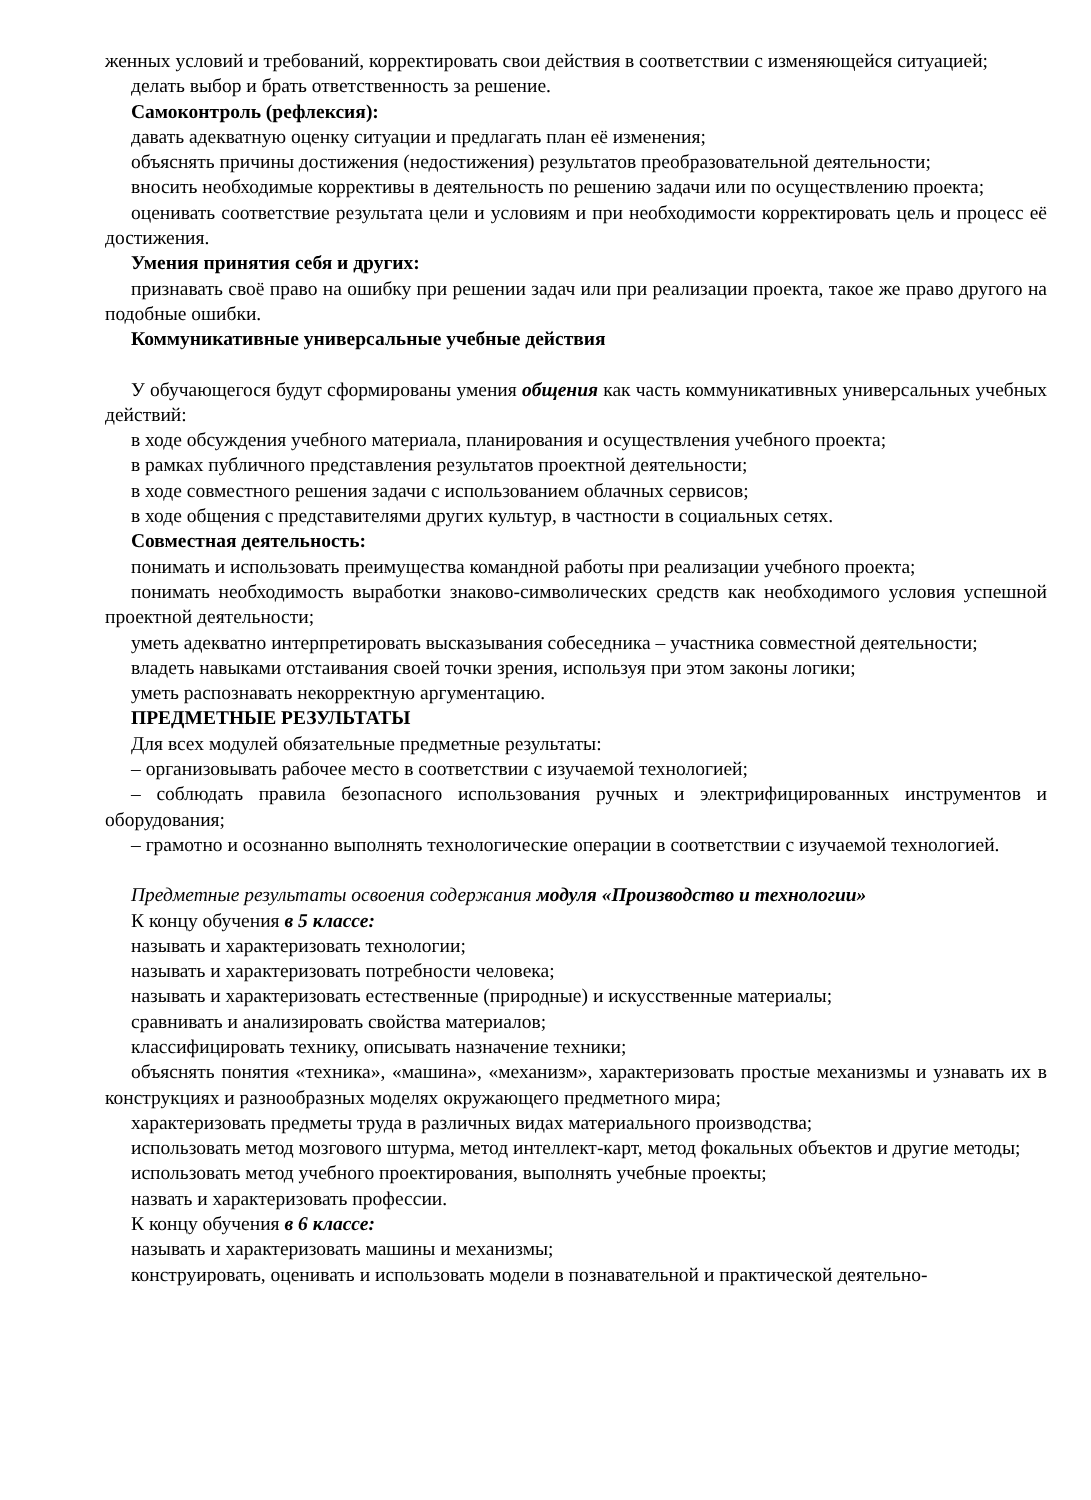женных условий и требований, корректировать свои действия в соответствии с изменяющейся ситуацией;
делать выбор и брать ответственность за решение.
Самоконтроль (рефлексия):
давать адекватную оценку ситуации и предлагать план её изменения;
объяснять причины достижения (недостижения) результатов преобразовательной деятельности;
вносить необходимые коррективы в деятельность по решению задачи или по осуществлению проекта;
оценивать соответствие результата цели и условиям и при необходимости корректировать цель и процесс её достижения.
Умения принятия себя и других:
признавать своё право на ошибку при решении задач или при реализации проекта, такое же право другого на подобные ошибки.
Коммуникативные универсальные учебные действия
У обучающегося будут сформированы умения общения как часть коммуникативных универсальных учебных действий:
в ходе обсуждения учебного материала, планирования и осуществления учебного проекта;
в рамках публичного представления результатов проектной деятельности;
в ходе совместного решения задачи с использованием облачных сервисов;
в ходе общения с представителями других культур, в частности в социальных сетях.
Совместная деятельность:
понимать и использовать преимущества командной работы при реализации учебного проекта;
понимать необходимость выработки знаково-символических средств как необходимого условия успешной проектной деятельности;
уметь адекватно интерпретировать высказывания собеседника – участника совместной деятельности;
владеть навыками отстаивания своей точки зрения, используя при этом законы логики;
уметь распознавать некорректную аргументацию.
ПРЕДМЕТНЫЕ РЕЗУЛЬТАТЫ
Для всех модулей обязательные предметные результаты:
– организовывать рабочее место в соответствии с изучаемой технологией;
– соблюдать правила безопасного использования ручных и электрифицированных инструментов и оборудования;
– грамотно и осознанно выполнять технологические операции в соответствии с изучаемой технологией.
Предметные результаты освоения содержания модуля «Производство и технологии»
К концу обучения в 5 классе:
называть и характеризовать технологии;
называть и характеризовать потребности человека;
называть и характеризовать естественные (природные) и искусственные материалы;
сравнивать и анализировать свойства материалов;
классифицировать технику, описывать назначение техники;
объяснять понятия «техника», «машина», «механизм», характеризовать простые механизмы и узнавать их в конструкциях и разнообразных моделях окружающего предметного мира;
характеризовать предметы труда в различных видах материального производства;
использовать метод мозгового штурма, метод интеллект-карт, метод фокальных объектов и другие методы;
использовать метод учебного проектирования, выполнять учебные проекты;
назвать и характеризовать профессии.
К концу обучения в 6 классе:
называть и характеризовать машины и механизмы;
конструировать, оценивать и использовать модели в познавательной и практической деятельно-